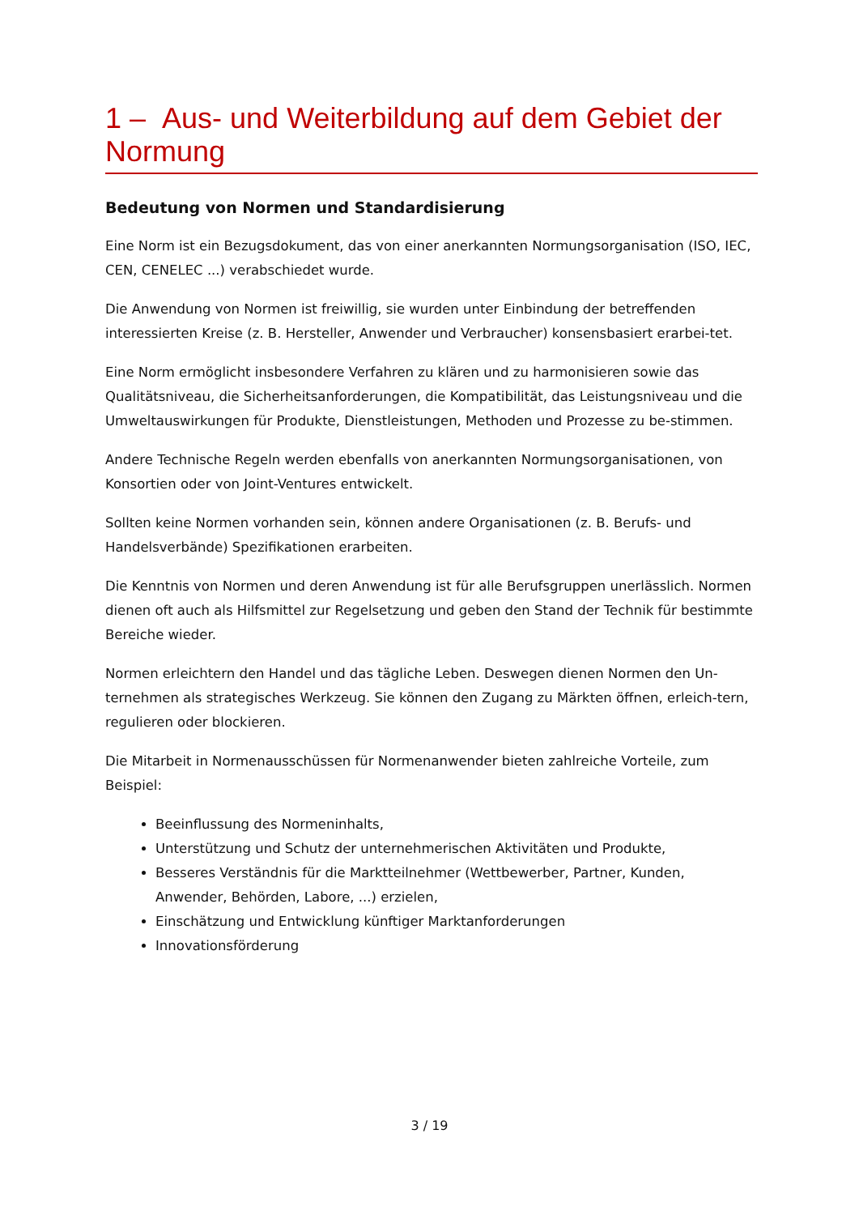1 – Aus- und Weiterbildung auf dem Gebiet der Normung
Bedeutung von Normen und Standardisierung
Eine Norm ist ein Bezugsdokument, das von einer anerkannten Normungsorganisation (ISO, IEC, CEN, CENELEC ...) verabschiedet wurde.
Die Anwendung von Normen ist freiwillig, sie wurden unter Einbindung der betreffenden interessierten Kreise (z. B. Hersteller, Anwender und Verbraucher) konsensbasiert erarbei-tet.
Eine Norm ermöglicht insbesondere Verfahren zu klären und zu harmonisieren sowie das Qualitätsniveau, die Sicherheitsanforderungen, die Kompatibilität, das Leistungsniveau und die Umweltauswirkungen für Produkte, Dienstleistungen, Methoden und Prozesse zu be-stimmen.
Andere Technische Regeln werden ebenfalls von anerkannten Normungsorganisationen, von Konsortien oder von Joint-Ventures entwickelt.
Sollten keine Normen vorhanden sein, können andere Organisationen (z. B. Berufs- und Handelsverbände) Spezifikationen erarbeiten.
Die Kenntnis von Normen und deren Anwendung ist für alle Berufsgruppen unerlässlich. Normen dienen oft auch als Hilfsmittel zur Regelsetzung und geben den Stand der Technik für bestimmte Bereiche wieder.
Normen erleichtern den Handel und das tägliche Leben. Deswegen dienen Normen den Un-ternehmen als strategisches Werkzeug. Sie können den Zugang zu Märkten öffnen, erleich-tern, regulieren oder blockieren.
Die Mitarbeit in Normenausschüssen für Normenanwender bieten zahlreiche Vorteile, zum Beispiel:
Beeinflussung des Normeninhalts,
Unterstützung und Schutz der unternehmerischen Aktivitäten und Produkte,
Besseres Verständnis für die Marktteilnehmer (Wettbewerber, Partner, Kunden, Anwender, Behörden, Labore, ...) erzielen,
Einschätzung und Entwicklung künftiger Marktanforderungen
Innovationsförderung
3 / 19